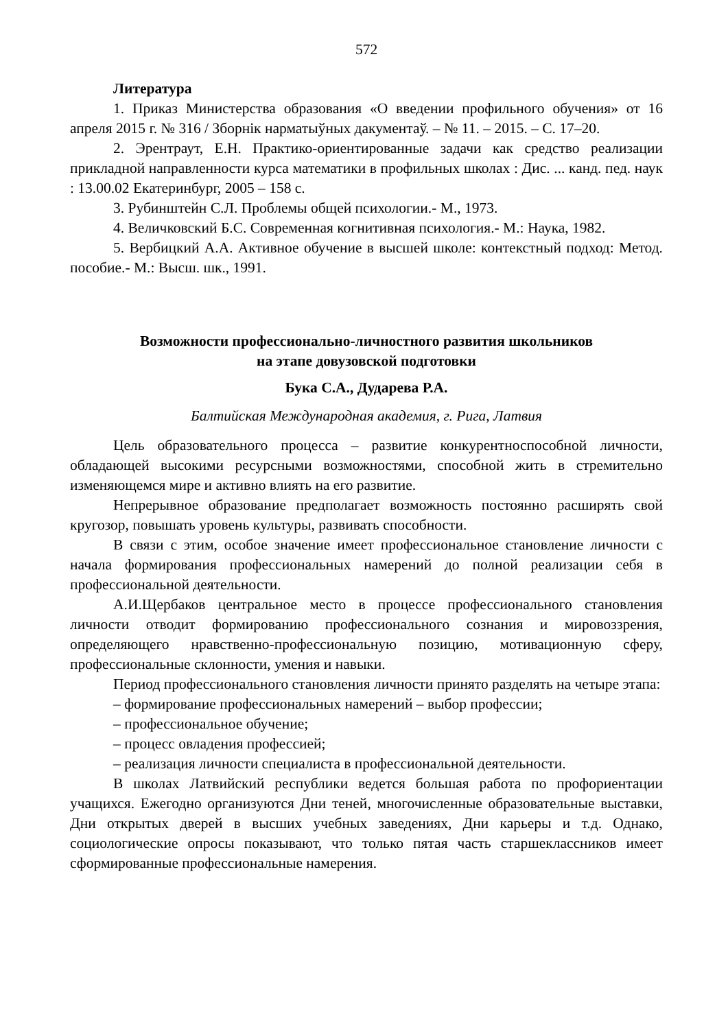572
Литература
1. Приказ Министерства образования «О введении профильного обучения» от 16 апреля 2015 г. № 316 / Зборнік нарматыўных дакументаў. – № 11. – 2015. – С. 17–20.
2. Эрентраут, Е.Н. Практико-ориентированные задачи как средство реализации прикладной направленности курса математики в профильных школах : Дис. ... канд. пед. наук : 13.00.02 Екатеринбург, 2005 – 158 с.
3. Рубинштейн С.Л. Проблемы общей психологии.- М., 1973.
4. Величковский Б.С. Современная когнитивная психология.- М.: Наука, 1982.
5. Вербицкий А.А. Активное обучение в высшей школе: контекстный подход: Метод. пособие.- М.: Высш. шк., 1991.
Возможности профессионально-личностного развития школьников
на этапе довузовской подготовки
Бука С.А., Дударева Р.А.
Балтийская Международная академия, г. Рига, Латвия
Цель образовательного процесса – развитие конкурентноспособной личности, обладающей высокими ресурсными возможностями, способной жить в стремительно изменяющемся мире и активно влиять на его развитие.
Непрерывное образование предполагает возможность постоянно расширять свой кругозор, повышать уровень культуры, развивать способности.
В связи с этим, особое значение имеет профессиональное становление личности с начала формирования профессиональных намерений до полной реализации себя в профессиональной деятельности.
А.И.Щербаков центральное место в процессе профессионального становления личности отводит формированию профессионального сознания и мировоззрения, определяющего нравственно-профессиональную позицию, мотивационную сферу, профессиональные склонности, умения и навыки.
Период профессионального становления личности принято разделять на четыре этапа:
– формирование профессиональных намерений – выбор профессии;
– профессиональное обучение;
– процесс овладения профессией;
– реализация личности специалиста в профессиональной деятельности.
В школах Латвийский республики ведется большая работа по профориентации учащихся. Ежегодно организуются Дни теней, многочисленные образовательные выставки, Дни открытых дверей в высших учебных заведениях, Дни карьеры и т.д. Однако, социологические опросы показывают, что только пятая часть старшеклассников имеет сформированные профессиональные намерения.